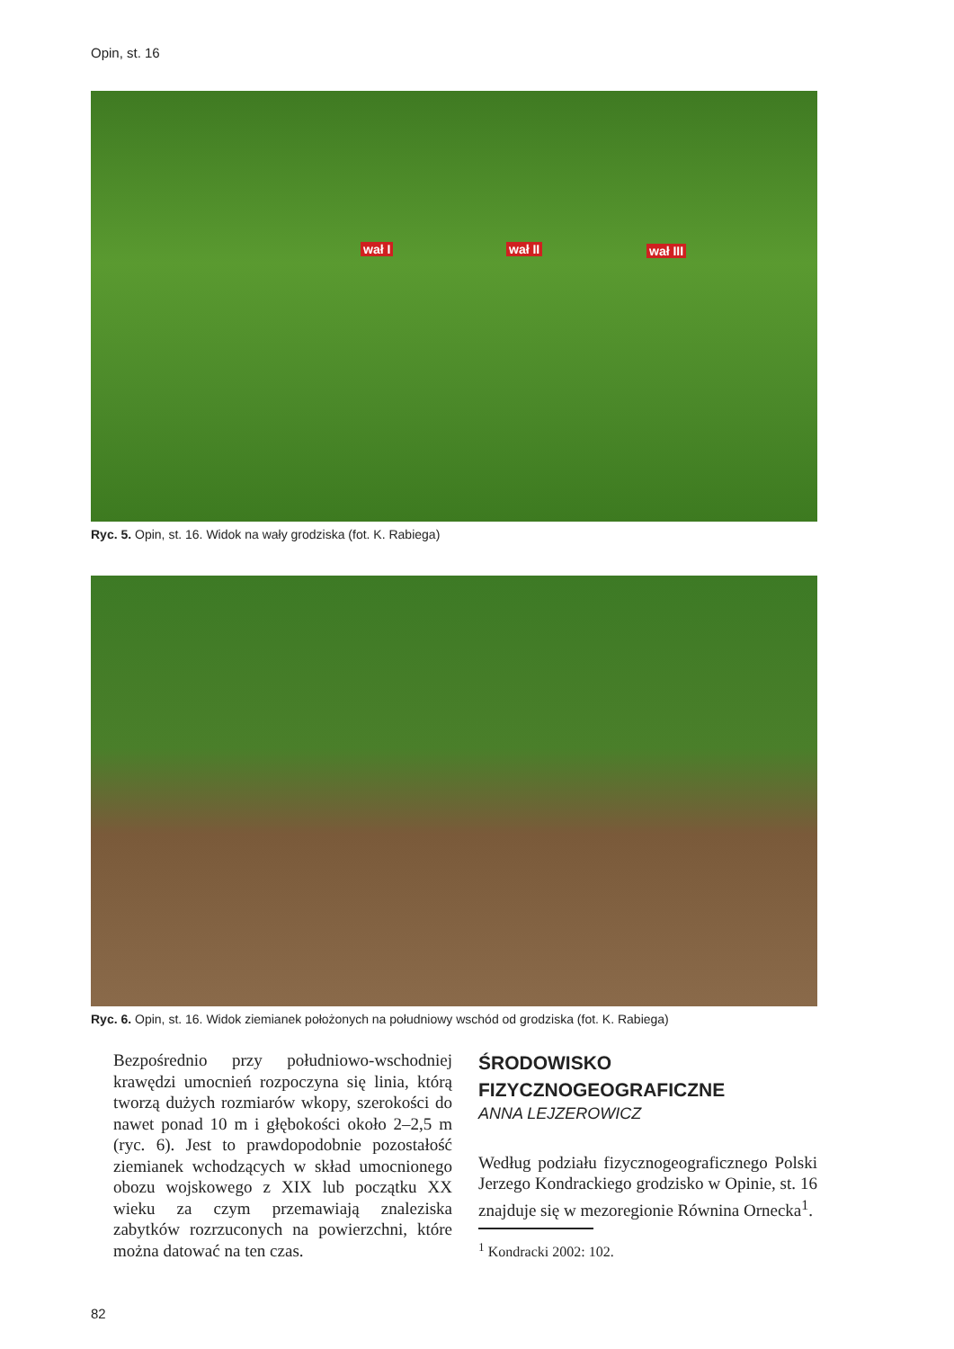Opin, st. 16
wał I wał II wał III
Ryc. 5. Opin, st. 16. Widok na wały grodziska (fot. K. Rabiega)
Ryc. 6. Opin, st. 16. Widok ziemianek położonych na południowy wschód od grodziska (fot. K. Rabiega)
Bezpośrednio przy południowo-wschodniej krawędzi umocnień rozpoczyna się linia, którą tworzą dużych rozmiarów wkopy, szerokości do nawet ponad 10 m i głębokości około 2–2,5 m (ryc. 6). Jest to prawdopodobnie pozostałość ziemianek wchodzących w skład umocnionego obozu wojskowego z XIX lub początku XX wieku za czym przemawiają znaleziska zabytków rozrzuconych na powierzchni, które można datować na ten czas.
ŚRODOWISKO FIZYCZNOGEOGRAFICZNE
ANNA LEJZEROWICZ
Według podziału fizycznogeograficznego Polski Jerzego Kondrackiego grodzisko w Opinie, st. 16 znajduje się w mezoregionie Równina Ornecka<sup>1</sup>.
<sup>1</sup> Kondracki 2002: 102.
82